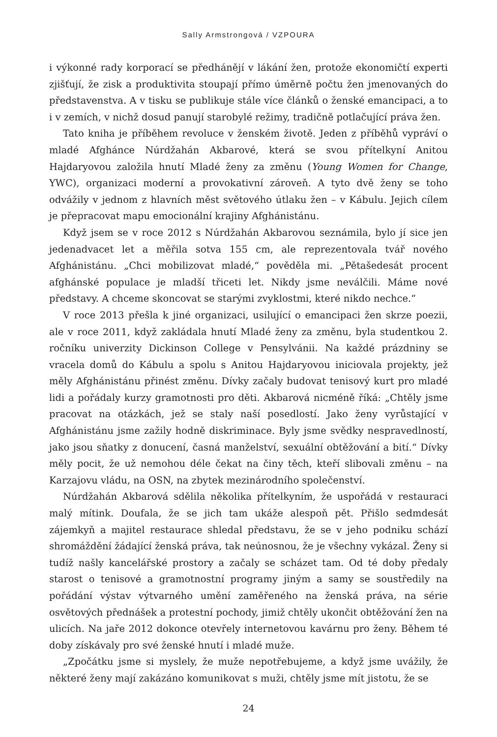Sally Armstrongová / VZPOURA
i výkonné rady korporací se předhánějí v lákání žen, protože ekonomičtí experti zjišťují, že zisk a produktivita stoupají přímo úměrně počtu žen jmenovaných do představenstva. A v tisku se publikuje stále více článků o ženské emancipaci, a to i v zemích, v nichž dosud panují starobylé režimy, tradičně potlačující práva žen.
Tato kniha je příběhem revoluce v ženském životě. Jeden z příběhů vypráví o mladé Afghánce Núrdžahán Akbarové, která se svou přítelkyní Anitou Hajdaryovou založila hnutí Mladé ženy za změnu (Young Women for Change, YWC), organizaci moderní a provokativní zároveň. A tyto dvě ženy se toho odvážily v jednom z hlavních měst světového útlaku žen – v Kábulu. Jejich cílem je přepracovat mapu emocionální krajiny Afghánistánu.
Když jsem se v roce 2012 s Núrdžahán Akbarovou seznámila, bylo jí sice jen jedenadvacet let a měřila sotva 155 cm, ale reprezentovala tvář nového Afghánistánu. „Chci mobilizovat mladé,“ pověděla mi. „Pětašedesát procent afghánské populace je mladší třiceti let. Nikdy jsme neválčili. Máme nové představy. A chceme skoncovat se starými zvyklostmi, které nikdo nechce.“
V roce 2013 přešla k jiné organizaci, usilující o emancipaci žen skrze poezii, ale v roce 2011, když zakládala hnutí Mladé ženy za změnu, byla studentkou 2. ročníku univerzity Dickinson College v Pensylvánii. Na každé prázdniny se vracela domů do Kábulu a spolu s Anitou Hajdaryovou iniciovala projekty, jež měly Afghánistánu přinést změnu. Dívky začaly budovat tenisový kurt pro mladé lidi a pořádaly kurzy gramotnosti pro děti. Akbarová nicméně říká: „Chtěly jsme pracovat na otázkách, jež se staly naší posedlostí. Jako ženy vyrůstající v Afghánistánu jsme zažily hodně diskriminace. Byly jsme svědky nespravedlností, jako jsou sňatky z donucení, časná manželství, sexuální obtěžování a bití.“ Dívky měly pocit, že už nemohou déle čekat na činy těch, kteří slibovali změnu – na Karzajovu vládu, na OSN, na zbytek mezinárodního společenství.
Núrdžahán Akbarová sdělila několika přítelkyním, že uspořádá v restauraci malý mítink. Doufala, že se jich tam ukáže alespoň pět. Přišlo sedmdesát zájemkyň a majitel restaurace shledal představu, že se v jeho podniku schází shromáždění žádající ženská práva, tak neúnosnou, že je všechny vykázal. Ženy si tudíž našly kancelářské prostory a začaly se scházet tam. Od té doby předaly starost o tenisové a gramotnostní programy jiným a samy se soustředily na pořádání výstav výtvarného umění zaměřeného na ženská práva, na série osvětových přednášek a protestní pochody, jimiž chtěly ukončit obtěžování žen na ulicích. Na jaře 2012 dokonce otevřely internetovou kavárnu pro ženy. Během té doby získávaly pro své ženské hnutí i mladé muže.
„Zpočátku jsme si myslely, že muže nepotřebujeme, a když jsme uvážily, že některé ženy mají zakázáno komunikovat s muži, chtěly jsme mít jistotu, že se
24